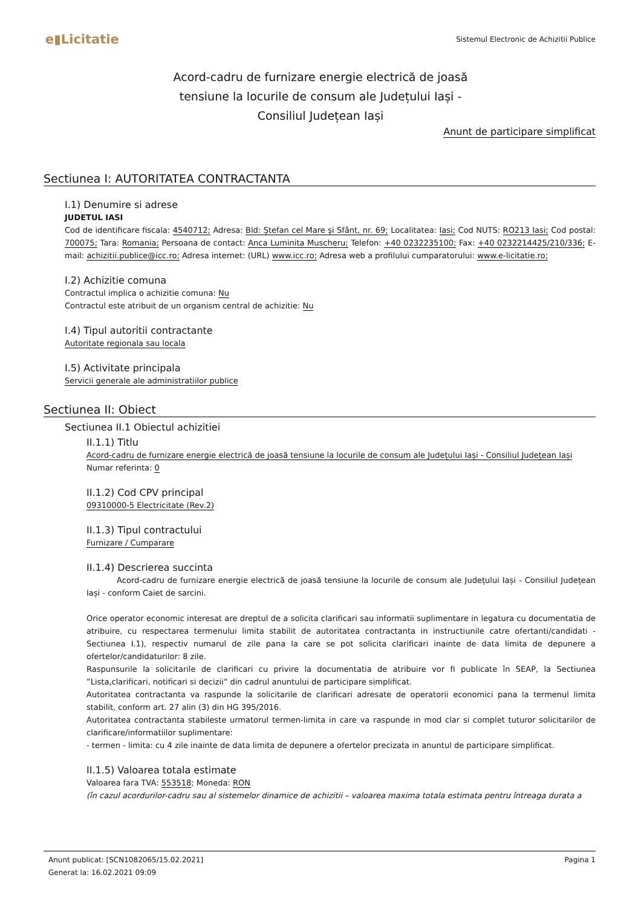e▮Licitatie
Sistemul Electronic de Achizitii Publice
Acord-cadru de furnizare energie electrică de joasă tensiune la locurile de consum ale Județului Iași - Consiliul Județean Iași
Anunt de participare simplificat
Sectiunea I: AUTORITATEA CONTRACTANTA
I.1) Denumire si adrese
JUDETUL IASI
Cod de identificare fiscala: 4540712; Adresa: Bld: Ştefan cel Mare şi Sfânt, nr. 69; Localitatea: Iasi; Cod NUTS: RO213 Iasi; Cod postal: 700075; Tara: Romania; Persoana de contact: Anca Luminita Muscheru; Telefon: +40 0232235100; Fax: +40 0232214425/210/336; E-mail: achizitii.publice@icc.ro; Adresa internet: (URL) www.icc.ro; Adresa web a profilului cumparatorului: www.e-licitatie.ro;
I.2) Achizitie comuna
Contractul implica o achizitie comuna: Nu
Contractul este atribuit de un organism central de achizitie: Nu
I.4) Tipul autoritii contractante
Autoritate regionala sau locala
I.5) Activitate principala
Servicii generale ale administratiilor publice
Sectiunea II: Obiect
Sectiunea II.1 Obiectul achizitiei
II.1.1) Titlu
Acord-cadru de furnizare energie electrică de joasă tensiune la locurile de consum ale Județului Iași - Consiliul Județean Iași
Numar referinta: 0
II.1.2) Cod CPV principal
09310000-5 Electricitate (Rev.2)
II.1.3) Tipul contractului
Furnizare / Cumparare
II.1.4) Descrierea succinta
Acord-cadru de furnizare energie electrică de joasă tensiune la locurile de consum ale Județului Iași - Consiliul Județean Iași - conform Caiet de sarcini.
Orice operator economic interesat are dreptul de a solicita clarificari sau informatii suplimentare in legatura cu documentatia de atribuire, cu respectarea termenului limita stabilit de autoritatea contractanta in instructiunile catre ofertanti/candidati - Sectiunea I.1), respectiv numarul de zile pana la care se pot solicita clarificari inainte de data limita de depunere a ofertelor/candidaturilor: 8 zile.
Raspunsurile la solicitarile de clarificari cu privire la documentatia de atribuire vor fi publicate în SEAP, la Sectiunea ”Lista,clarificari, notificari si decizii” din cadrul anuntului de participare simplificat.
Autoritatea contractanta va raspunde la solicitarile de clarificari adresate de operatorii economici pana la termenul limita stabilit, conform art. 27 alin (3) din HG 395/2016.
Autoritatea contractanta stabileste urmatorul termen-limita in care va raspunde in mod clar si complet tuturor solicitarilor de clarificare/informatiilor suplimentare:
- termen - limita: cu 4 zile inainte de data limita de depunere a ofertelor precizata in anuntul de participare simplificat.
II.1.5) Valoarea totala estimate
Valoarea fara TVA: 553518; Moneda: RON
(în cazul acordurilor-cadru sau al sistemelor dinamice de achizitii – valoarea maxima totala estimata pentru întreaga durata a
Anunt publicat: [SCN1082065/15.02.2021]
Generat la: 16.02.2021 09:09
Pagina 1